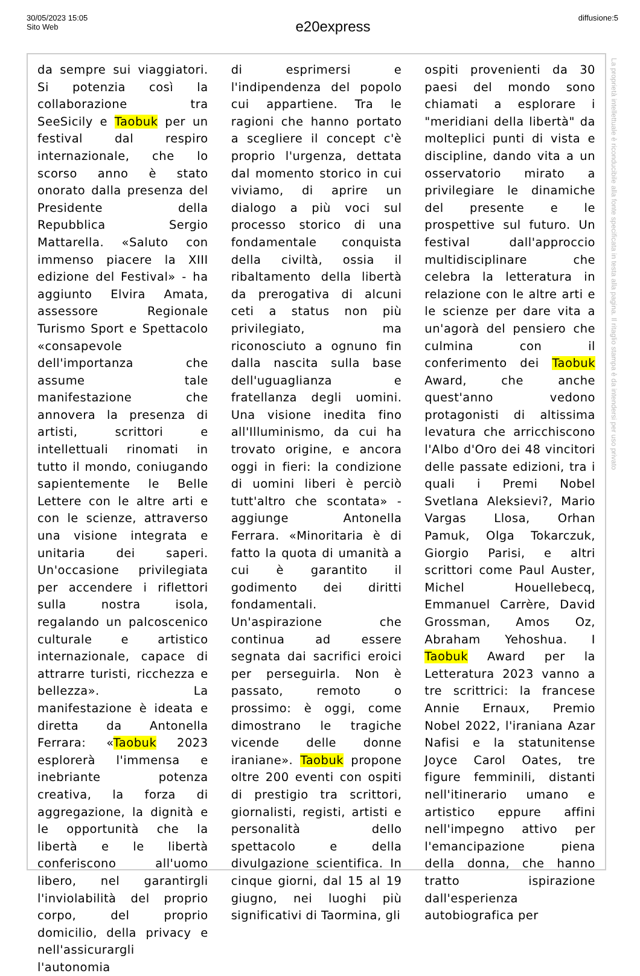30/05/2023 15:05
Sito Web
e20express
diffusione:5
da sempre sui viaggiatori. Si potenzia così la collaborazione tra SeeSicily e Taobuk per un festival dal respiro internazionale, che lo scorso anno è stato onorato dalla presenza del Presidente della Repubblica Sergio Mattarella. «Saluto con immenso piacere la XIII edizione del Festival» - ha aggiunto Elvira Amata, assessore Regionale Turismo Sport e Spettacolo «consapevole dell'importanza che assume tale manifestazione che annovera la presenza di artisti, scrittori e intellettuali rinomati in tutto il mondo, coniugando sapientemente le Belle Lettere con le altre arti e con le scienze, attraverso una visione integrata e unitaria dei saperi. Un'occasione privilegiata per accendere i riflettori sulla nostra isola, regalando un palcoscenico culturale e artistico internazionale, capace di attrarre turisti, ricchezza e bellezza». La manifestazione è ideata e diretta da Antonella Ferrara: «Taobuk 2023 esplorerà l'immensa e inebriante potenza creativa, la forza di aggregazione, la dignità e le opportunità che la libertà e le libertà conferiscono all'uomo libero, nel garantirgli l'inviolabilità del proprio corpo, del proprio domicilio, della privacy e nell'assicurargli l'autonomia
di esprimersi e l'indipendenza del popolo cui appartiene. Tra le ragioni che hanno portato a scegliere il concept c'è proprio l'urgenza, dettata dal momento storico in cui viviamo, di aprire un dialogo a più voci sul processo storico di una fondamentale conquista della civiltà, ossia il ribaltamento della libertà da prerogativa di alcuni ceti a status non più privilegiato, ma riconosciuto a ognuno fin dalla nascita sulla base dell'uguaglianza e fratellanza degli uomini. Una visione inedita fino all'Illuminismo, da cui ha trovato origine, e ancora oggi in fieri: la condizione di uomini liberi è perciò tutt'altro che scontata» - aggiunge Antonella Ferrara. «Minoritaria è di fatto la quota di umanità a cui è garantito il godimento dei diritti fondamentali. Un'aspirazione che continua ad essere segnata dai sacrifici eroici per perseguirla. Non è passato, remoto o prossimo: è oggi, come dimostrano le tragiche vicende delle donne iraniane». Taobuk propone oltre 200 eventi con ospiti di prestigio tra scrittori, giornalisti, registi, artisti e personalità dello spettacolo e della divulgazione scientifica. In cinque giorni, dal 15 al 19 giugno, nei luoghi più significativi di Taormina, gli
ospiti provenienti da 30 paesi del mondo sono chiamati a esplorare i "meridiani della libertà" da molteplici punti di vista e discipline, dando vita a un osservatorio mirato a privilegiare le dinamiche del presente e le prospettive sul futuro. Un festival dall'approccio multidisciplinare che celebra la letteratura in relazione con le altre arti e le scienze per dare vita a un'agorà del pensiero che culmina con il conferimento dei Taobuk Award, che anche quest'anno vedono protagonisti di altissima levatura che arricchiscono l'Albo d'Oro dei 48 vincitori delle passate edizioni, tra i quali i Premi Nobel Svetlana Aleksievi?, Mario Vargas Llosa, Orhan Pamuk, Olga Tokarczuk, Giorgio Parisi, e altri scrittori come Paul Auster, Michel Houellebecq, Emmanuel Carrère, David Grossman, Amos Oz, Abraham Yehoshua. I Taobuk Award per la Letteratura 2023 vanno a tre scrittrici: la francese Annie Ernaux, Premio Nobel 2022, l'iraniana Azar Nafisi e la statunitense Joyce Carol Oates, tre figure femminili, distanti nell'itinerario umano e artistico eppure affini nell'impegno attivo per l'emancipazione piena della donna, che hanno tratto ispirazione dall'esperienza autobiografica per
La proprietà intellettuale è riconducibile alla fonte specificata in testa alla pagina. Il ritaglio stampa è da intendersi per uso privato